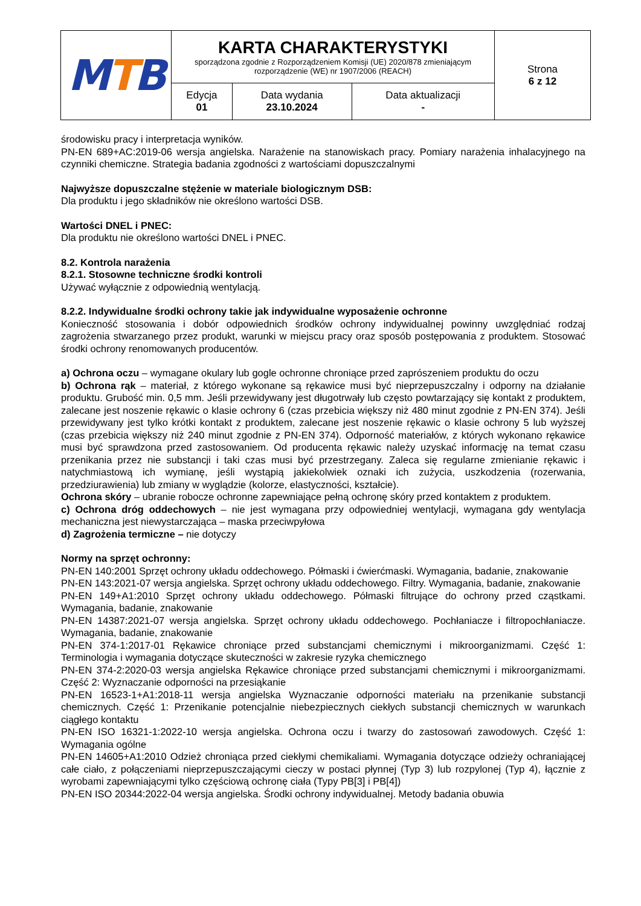| M T B | KARTA CHARAKTERYSTYKI sporządzona zgodnie z Rozporządzeniem Komisji (UE) 2020/878 zmieniającym rozporządzenie (WE) nr 1907/2006 (REACH) | | | Strona 6 z 12 |
| | Edycja 01 | Data wydania 23.10.2024 | Data aktualizacji - | |
środowisku pracy i interpretacja wyników.
PN-EN 689+AC:2019-06 wersja angielska. Narażenie na stanowiskach pracy. Pomiary narażenia inhalacyjnego na czynniki chemiczne. Strategia badania zgodności z wartościami dopuszczalnymi
Najwyższe dopuszczalne stężenie w materiale biologicznym DSB:
Dla produktu i jego składników nie określono wartości DSB.
Wartości DNEL i PNEC:
Dla produktu nie określono wartości DNEL i PNEC.
8.2. Kontrola narażenia
8.2.1. Stosowne techniczne środki kontroli
Używać wyłącznie z odpowiednią wentylacją.
8.2.2. Indywidualne środki ochrony takie jak indywidualne wyposażenie ochronne
Konieczność stosowania i dobór odpowiednich środków ochrony indywidualnej powinny uwzględniać rodzaj zagrożenia stwarzanego przez produkt, warunki w miejscu pracy oraz sposób postępowania z produktem. Stosować środki ochrony renomowanych producentów.
a) Ochrona oczu – wymagane okulary lub gogle ochronne chroniące przed zaprószeniem produktu do oczu
b) Ochrona rąk – materiał, z którego wykonane są rękawice musi być nieprzepuszczalny i odporny na działanie produktu. Grubość min. 0,5 mm. Jeśli przewidywany jest długotrwały lub często powtarzający się kontakt z produktem, zalecane jest noszenie rękawic o klasie ochrony 6 (czas przebicia większy niż 480 minut zgodnie z PN-EN 374). Jeśli przewidywany jest tylko krótki kontakt z produktem, zalecane jest noszenie rękawic o klasie ochrony 5 lub wyższej (czas przebicia większy niż 240 minut zgodnie z PN-EN 374). Odporność materiałów, z których wykonano rękawice musi być sprawdzona przed zastosowaniem. Od producenta rękawic należy uzyskać informację na temat czasu przenikania przez nie substancji i taki czas musi być przestrzegany. Zaleca się regularne zmienianie rękawic i natychmiastową ich wymianę, jeśli wystąpią jakiekolwiek oznaki ich zużycia, uszkodzenia (rozerwania, przedziurawienia) lub zmiany w wyglądzie (kolorze, elastyczności, kształcie).
Ochrona skóry – ubranie robocze ochronne zapewniające pełną ochronę skóry przed kontaktem z produktem.
c) Ochrona dróg oddechowych – nie jest wymagana przy odpowiedniej wentylacji, wymagana gdy wentylacja mechaniczna jest niewystarczająca – maska przeciwpyłowa
d) Zagrożenia termiczne – nie dotyczy
Normy na sprzęt ochronny:
PN-EN 140:2001 Sprzęt ochrony układu oddechowego. Półmaski i ćwierćmaski. Wymagania, badanie, znakowanie
PN-EN 143:2021-07 wersja angielska. Sprzęt ochrony układu oddechowego. Filtry. Wymagania, badanie, znakowanie
PN-EN 149+A1:2010 Sprzęt ochrony układu oddechowego. Półmaski filtrujące do ochrony przed cząstkami. Wymagania, badanie, znakowanie
PN-EN 14387:2021-07 wersja angielska. Sprzęt ochrony układu oddechowego. Pochłaniacze i filtropochłaniacze. Wymagania, badanie, znakowanie
PN-EN 374-1:2017-01 Rękawice chroniące przed substancjami chemicznymi i mikroorganizmami. Część 1: Terminologia i wymagania dotyczące skuteczności w zakresie ryzyka chemicznego
PN-EN 374-2:2020-03 wersja angielska Rękawice chroniące przed substancjami chemicznymi i mikroorganizmami. Część 2: Wyznaczanie odporności na przesiąkanie
PN-EN 16523-1+A1:2018-11 wersja angielska Wyznaczanie odporności materiału na przenikanie substancji chemicznych. Część 1: Przenikanie potencjalnie niebezpiecznych ciekłych substancji chemicznych w warunkach ciągłego kontaktu
PN-EN ISO 16321-1:2022-10 wersja angielska. Ochrona oczu i twarzy do zastosowań zawodowych. Część 1: Wymagania ogólne
PN-EN 14605+A1:2010 Odzież chroniąca przed ciekłymi chemikaliami. Wymagania dotyczące odzieży ochraniającej całe ciało, z połączeniami nieprzepuszczającymi cieczy w postaci płynnej (Typ 3) lub rozpylonej (Typ 4), łącznie z wyrobami zapewniającymi tylko częściową ochronę ciała (Typy PB[3] i PB[4])
PN-EN ISO 20344:2022-04 wersja angielska. Środki ochrony indywidualnej. Metody badania obuwia